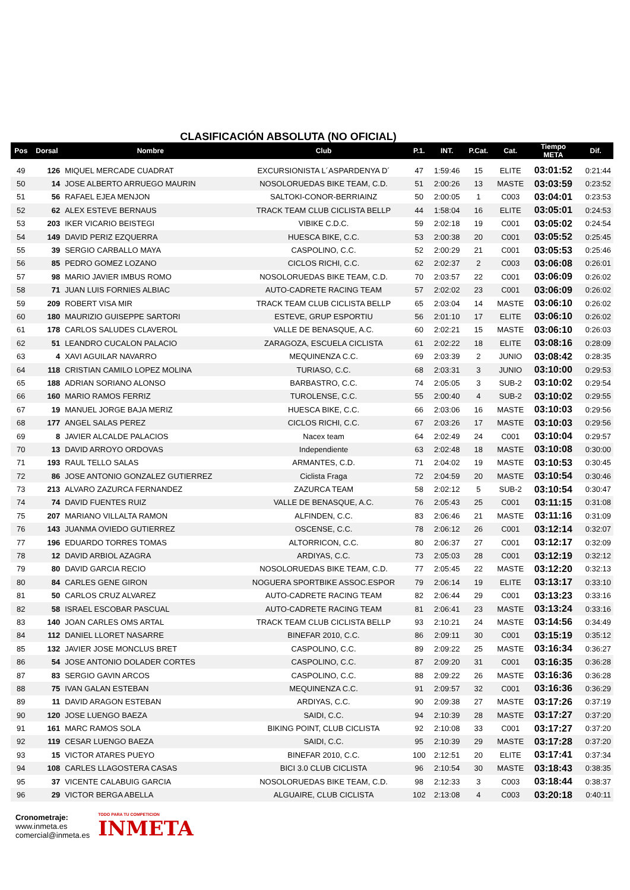CLASIFICACIÓN ABSOLUTA (NO OFICIAL)
| Pos | Dorsal | Nombre | Club | P.1. | INT. | P.Cat. | Cat. | Tiempo META | Dif. |
| --- | --- | --- | --- | --- | --- | --- | --- | --- | --- |
| 49 | 126 | MIQUEL MERCADE CUADRAT | EXCURSIONISTA L´ASPARDENYA D´ | 47 | 1:59:46 | 15 | ELITE | 03:01:52 | 0:21:44 |
| 50 | 14 | JOSE ALBERTO ARRUEGO MAURIN | NOSOLORUEDAS BIKE TEAM, C.D. | 51 | 2:00:26 | 13 | MASTE | 03:03:59 | 0:23:52 |
| 51 | 56 | RAFAEL EJEA MENJON | SALTOKI-CONOR-BERRIAINZ | 50 | 2:00:05 | 1 | C003 | 03:04:01 | 0:23:53 |
| 52 | 62 | ALEX ESTEVE BERNAUS | TRACK TEAM CLUB CICLISTA BELLP | 44 | 1:58:04 | 16 | ELITE | 03:05:01 | 0:24:53 |
| 53 | 203 | IKER VICARIO BEISTEGI | VIBIKE C.D.C. | 59 | 2:02:18 | 19 | C001 | 03:05:02 | 0:24:54 |
| 54 | 149 | DAVID PERIZ EZQUERRA | HUESCA BIKE, C.C. | 53 | 2:00:38 | 20 | C001 | 03:05:52 | 0:25:45 |
| 55 | 39 | SERGIO CARBALLO MAYA | CASPOLINO, C.C. | 52 | 2:00:29 | 21 | C001 | 03:05:53 | 0:25:46 |
| 56 | 85 | PEDRO GOMEZ LOZANO | CICLOS RICHI, C.C. | 62 | 2:02:37 | 2 | C003 | 03:06:08 | 0:26:01 |
| 57 | 98 | MARIO JAVIER IMBUS ROMO | NOSOLORUEDAS BIKE TEAM, C.D. | 70 | 2:03:57 | 22 | C001 | 03:06:09 | 0:26:02 |
| 58 | 71 | JUAN LUIS FORNIES ALBIAC | AUTO-CADRETE RACING TEAM | 57 | 2:02:02 | 23 | C001 | 03:06:09 | 0:26:02 |
| 59 | 209 | ROBERT VISA MIR | TRACK TEAM CLUB CICLISTA BELLP | 65 | 2:03:04 | 14 | MASTE | 03:06:10 | 0:26:02 |
| 60 | 180 | MAURIZIO GUISEPPE SARTORI | ESTEVE, GRUP ESPORTIU | 56 | 2:01:10 | 17 | ELITE | 03:06:10 | 0:26:02 |
| 61 | 178 | CARLOS SALUDES CLAVEROL | VALLE DE BENASQUE, A.C. | 60 | 2:02:21 | 15 | MASTE | 03:06:10 | 0:26:03 |
| 62 | 51 | LEANDRO CUCALON PALACIO | ZARAGOZA, ESCUELA CICLISTA | 61 | 2:02:22 | 18 | ELITE | 03:08:16 | 0:28:09 |
| 63 | 4 | XAVI AGUILAR NAVARRO | MEQUINENZA C.C. | 69 | 2:03:39 | 2 | JUNIO | 03:08:42 | 0:28:35 |
| 64 | 118 | CRISTIAN CAMILO LOPEZ MOLINA | TURIASO, C.C. | 68 | 2:03:31 | 3 | JUNIO | 03:10:00 | 0:29:53 |
| 65 | 188 | ADRIAN SORIANO ALONSO | BARBASTRO, C.C. | 74 | 2:05:05 | 3 | SUB-2 | 03:10:02 | 0:29:54 |
| 66 | 160 | MARIO RAMOS FERRIZ | TUROLENSE, C.C. | 55 | 2:00:40 | 4 | SUB-2 | 03:10:02 | 0:29:55 |
| 67 | 19 | MANUEL JORGE BAJA MERIZ | HUESCA BIKE, C.C. | 66 | 2:03:06 | 16 | MASTE | 03:10:03 | 0:29:56 |
| 68 | 177 | ANGEL SALAS PEREZ | CICLOS RICHI, C.C. | 67 | 2:03:26 | 17 | MASTE | 03:10:03 | 0:29:56 |
| 69 | 8 | JAVIER ALCALDE PALACIOS | Nacex team | 64 | 2:02:49 | 24 | C001 | 03:10:04 | 0:29:57 |
| 70 | 13 | DAVID ARROYO ORDOVAS | Independiente | 63 | 2:02:48 | 18 | MASTE | 03:10:08 | 0:30:00 |
| 71 | 193 | RAUL TELLO SALAS | ARMANTES, C.D. | 71 | 2:04:02 | 19 | MASTE | 03:10:53 | 0:30:45 |
| 72 | 86 | JOSE ANTONIO GONZALEZ GUTIERREZ | Ciclista Fraga | 72 | 2:04:59 | 20 | MASTE | 03:10:54 | 0:30:46 |
| 73 | 213 | ALVARO ZAZURCA FERNANDEZ | ZAZURCA TEAM | 58 | 2:02:12 | 5 | SUB-2 | 03:10:54 | 0:30:47 |
| 74 | 74 | DAVID FUENTES RUIZ | VALLE DE BENASQUE, A.C. | 76 | 2:05:43 | 25 | C001 | 03:11:15 | 0:31:08 |
| 75 | 207 | MARIANO VILLALTA RAMON | ALFINDEN, C.C. | 83 | 2:06:46 | 21 | MASTE | 03:11:16 | 0:31:09 |
| 76 | 143 | JUANMA OVIEDO GUTIERREZ | OSCENSE, C.C. | 78 | 2:06:12 | 26 | C001 | 03:12:14 | 0:32:07 |
| 77 | 196 | EDUARDO TORRES TOMAS | ALTORRICON, C.C. | 80 | 2:06:37 | 27 | C001 | 03:12:17 | 0:32:09 |
| 78 | 12 | DAVID ARBIOL AZAGRA | ARDIYAS, C.C. | 73 | 2:05:03 | 28 | C001 | 03:12:19 | 0:32:12 |
| 79 | 80 | DAVID GARCIA RECIO | NOSOLORUEDAS BIKE TEAM, C.D. | 77 | 2:05:45 | 22 | MASTE | 03:12:20 | 0:32:13 |
| 80 | 84 | CARLES GENE GIRON | NOGUERA SPORTBIKE ASSOC.ESPOR | 79 | 2:06:14 | 19 | ELITE | 03:13:17 | 0:33:10 |
| 81 | 50 | CARLOS CRUZ ALVAREZ | AUTO-CADRETE RACING TEAM | 82 | 2:06:44 | 29 | C001 | 03:13:23 | 0:33:16 |
| 82 | 58 | ISRAEL ESCOBAR PASCUAL | AUTO-CADRETE RACING TEAM | 81 | 2:06:41 | 23 | MASTE | 03:13:24 | 0:33:16 |
| 83 | 140 | JOAN CARLES OMS ARTAL | TRACK TEAM CLUB CICLISTA BELLP | 93 | 2:10:21 | 24 | MASTE | 03:14:56 | 0:34:49 |
| 84 | 112 | DANIEL LLORET NASARRE | BINEFAR 2010, C.C. | 86 | 2:09:11 | 30 | C001 | 03:15:19 | 0:35:12 |
| 85 | 132 | JAVIER JOSE MONCLUS BRET | CASPOLINO, C.C. | 89 | 2:09:22 | 25 | MASTE | 03:16:34 | 0:36:27 |
| 86 | 54 | JOSE ANTONIO DOLADER CORTES | CASPOLINO, C.C. | 87 | 2:09:20 | 31 | C001 | 03:16:35 | 0:36:28 |
| 87 | 83 | SERGIO GAVIN ARCOS | CASPOLINO, C.C. | 88 | 2:09:22 | 26 | MASTE | 03:16:36 | 0:36:28 |
| 88 | 75 | IVAN GALAN ESTEBAN | MEQUINENZA C.C. | 91 | 2:09:57 | 32 | C001 | 03:16:36 | 0:36:29 |
| 89 | 11 | DAVID ARAGON ESTEBAN | ARDIYAS, C.C. | 90 | 2:09:38 | 27 | MASTE | 03:17:26 | 0:37:19 |
| 90 | 120 | JOSE LUENGO BAEZA | SAIDI, C.C. | 94 | 2:10:39 | 28 | MASTE | 03:17:27 | 0:37:20 |
| 91 | 161 | MARC RAMOS SOLA | BIKING POINT, CLUB CICLISTA | 92 | 2:10:08 | 33 | C001 | 03:17:27 | 0:37:20 |
| 92 | 119 | CESAR LUENGO BAEZA | SAIDI, C.C. | 95 | 2:10:39 | 29 | MASTE | 03:17:28 | 0:37:20 |
| 93 | 15 | VICTOR ATARES PUEYO | BINEFAR 2010, C.C. | 100 | 2:12:51 | 20 | ELITE | 03:17:41 | 0:37:34 |
| 94 | 108 | CARLES LLAGOSTERA CASAS | BICI 3.0 CLUB CICLISTA | 96 | 2:10:54 | 30 | MASTE | 03:18:43 | 0:38:35 |
| 95 | 37 | VICENTE CALABUIG GARCIA | NOSOLORUEDAS BIKE TEAM, C.D. | 98 | 2:12:33 | 3 | C003 | 03:18:44 | 0:38:37 |
| 96 | 29 | VICTOR BERGA ABELLA | ALGUAIRE, CLUB CICLISTA | 102 | 2:13:08 | 4 | C003 | 03:20:18 | 0:40:11 |
Cronometraje:
www.inmeta.es
comercial@inmeta.es
TODO PARA TU COMPETICION
INMETA